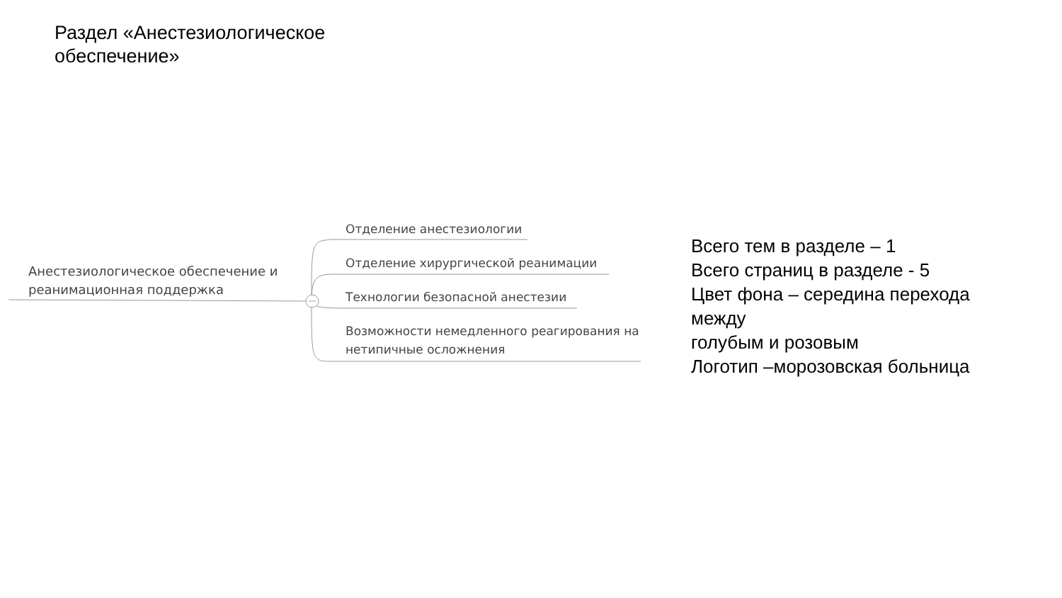Раздел «Анестезиологическое обеспечение»
Анестезиологическое обеспечение и реанимационная поддержка
Отделение анестезиологии
Отделение хирургической реанимации
Технологии безопасной анестезии
Возможности немедленного реагирования на нетипичные осложнения
Всего тем в разделе – 1
Всего страниц в разделе - 5
Цвет фона – середина перехода
между
голубым и розовым
Логотип –морозовская больница